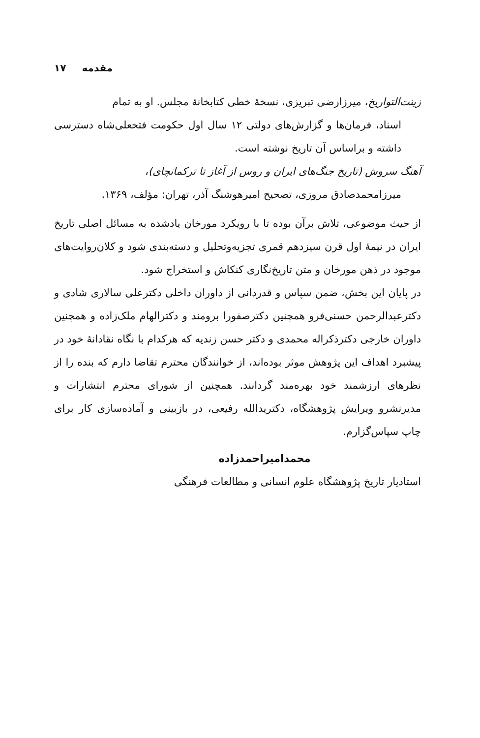مقدمه ۱۷
زینت‌التواریخ، میرزارضی تبریزی، نسخهٔ خطی کتابخانهٔ مجلس. او به تمام
اسناد، فرمان‌ها و گزارش‌های دولتی ۱۲ سال اول حکومت فتحعلی‌شاه دسترسی داشته و براساس آن تاریخ نوشته است.
آهنگ سروش (تاریخ جنگ‌های ایران و روس از آغاز تا ترکمانچای)،
میرزامحمدصادق مروزی، تصحیح امیرهوشنگ آذر، تهران: مؤلف، ۱۳۶۹.
از حیث موضوعی، تلاش برآن بوده تا با رویکرد مورخان یادشده به مسائل اصلی تاریخ ایران در نیمهٔ اول قرن سیزدهم قمری تجزیه‌وتحلیل و دسته‌بندی شود و کلان‌روایت‌های موجود در ذهن مورخان و متن تاریخ‌نگاری کنکاش و استخراج شود.
در پایان این بخش، ضمن سپاس و قدردانی از داوران داخلی دکترعلی سالاری شادی و دکترعبدالرحمن حسنی‌فرو همچنین دکترصفورا برومند و دکترالهام ملک‌زاده و همچنین داوران خارجی دکترذکراله محمدی و دکتر حسن زندیه که هرکدام با نگاه نقادانهٔ خود در پیشبرد اهداف این پژوهش موثر بوده‌اند، از خوانندگان محترم تقاضا دارم که بنده را از نظرهای ارزشمند خود بهره‌مند گردانند. همچنین از شورای محترم انتشارات و مدیرنشرو ویرایش پژوهشگاه، دکتریدالله رفیعی، در بازبینی و آماده‌سازی کار برای چاپ سپاس‌گزارم.
محمدامیراحمدزاده
استادیار تاریخ پژوهشگاه علوم انسانی و مطالعات فرهنگی